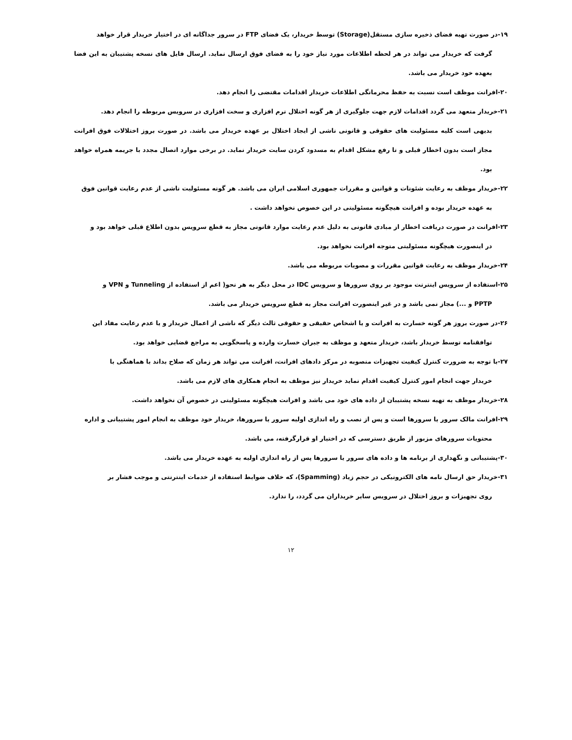۱۹-در صورت تهیه فضای ذخیره سازی مستقل(Storage) توسط خریدار، یک فضای FTP در سرور جداگانه ای در اختیار خریدار قرار خواهد
گرفت که خریدار می تواند در هر لحظه اطلاعات مورد نیاز خود را به فضای فوق ارسال نماید. ارسال فایل های نسخه پشتیبان به این فضا بعهده خود خریدار می باشد.
۲۰-افرانت موظف است نسبت به حفظ محرمانگی اطلاعات خریدار اقدامات مقتضی را انجام دهد.
۲۱-خریدار متعهد می گردد اقدامات لازم جهت جلوگیری از هر گونه اختلال نرم افزاری و سخت افزاری در سرویس مربوطه را انجام دهد.
بدیهی است کلیه مسئولیت های حقوقی و قانونی ناشی از ایجاد اختلال بر عهده خریدار می باشد. در صورت بروز اختلالات فوق افرانت مجاز است بدون اخطار قبلی و تا رفع مشکل اقدام به مسدود کردن سایت خریدار نماید. در برخی موارد اتصال مجدد با جریمه همراه خواهد بود.
۲۲-خریدار موظف به رعایت شئونات و قوانین و مقررات جمهوری اسلامی ایران می باشد. هر گونه مسئولیت ناشی از عدم رعایت قوانین فوق
به عهده خریدار بوده و افرانت هیچگونه مسئولیتی در این خصوص نخواهد داشت .
۲۳-افرانت در صورت دریافت اخطار از مبادی قانونی به دلیل عدم رعایت موارد قانونی مجاز به قطع سرویس بدون اطلاع قبلی خواهد بود و
در اینصورت هیچگونه مسئولیتی متوجه افرانت نخواهد بود.
۲۴-خریدار موظف به رعایت قوانین مقررات و مصوبات مربوطه می باشد.
۲۵-استفاده از سرویس اینترنت موجود بر روی سرورها و سرویس IDC در محل دیگر به هر نحو( اعم از استفاده از Tunneling و VPN و
PPTP و ...) مجاز نمی باشد و در غیر اینصورت افرانت مجاز به قطع سرویس خریدار می باشد.
۲۶-در صورت بروز هر گونه خسارت به افرانت و یا اشخاص حقیقی و حقوقی ثالث دیگر که ناشی از اعمال خریدار و یا عدم رعایت مفاد این
توافقنامه توسط خریدار باشد، خریدار متعهد و موظف به جبران خسارت وارده و پاسخگویی به مراجع قضایی خواهد بود.
۲۷-با توجه به ضرورت کنترل کیفیت تجهیزات منصوبه در مرکز دادهای افرانت، افرانت می تواند هر زمان که صلاح بداند با هماهنگی با
خریدار جهت انجام امور کنترل کیفیت اقدام نماید خریدار نیز موظف به انجام همکاری های لازم می باشد.
۲۸-خریدار موظف به تهیه نسخه پشتیبان از داده های خود می باشد و افرانت هیچگونه مسئولیتی در خصوص آن نخواهد داشت.
۲۹-افرانت مالک سرور یا سرورها است و پس از نصب و راه اندازی اولیه سرور یا سرورها، خریدار خود موظف به انجام امور پشتیبانی و اداره
محتویات سرورهای مزبور از طریق دسترسی که در اختیار او قرارگرفته، می باشد.
۳۰-پشتیبانی و نگهداری از برنامه ها و داده های سرور یا سرورها پس از راه اندازی اولیه به عهده خریدار می باشد.
۳۱-خریدار حق ارسال نامه های الکترونیکی در حجم زیاد (Spamming)، که خلاف ضوابط استفاده از خدمات اینترنتی و موجب فشار بر
روی تجهیزات و بروز اختلال در سرویس سایر خریداران می گردد، را ندارد.
۱۲